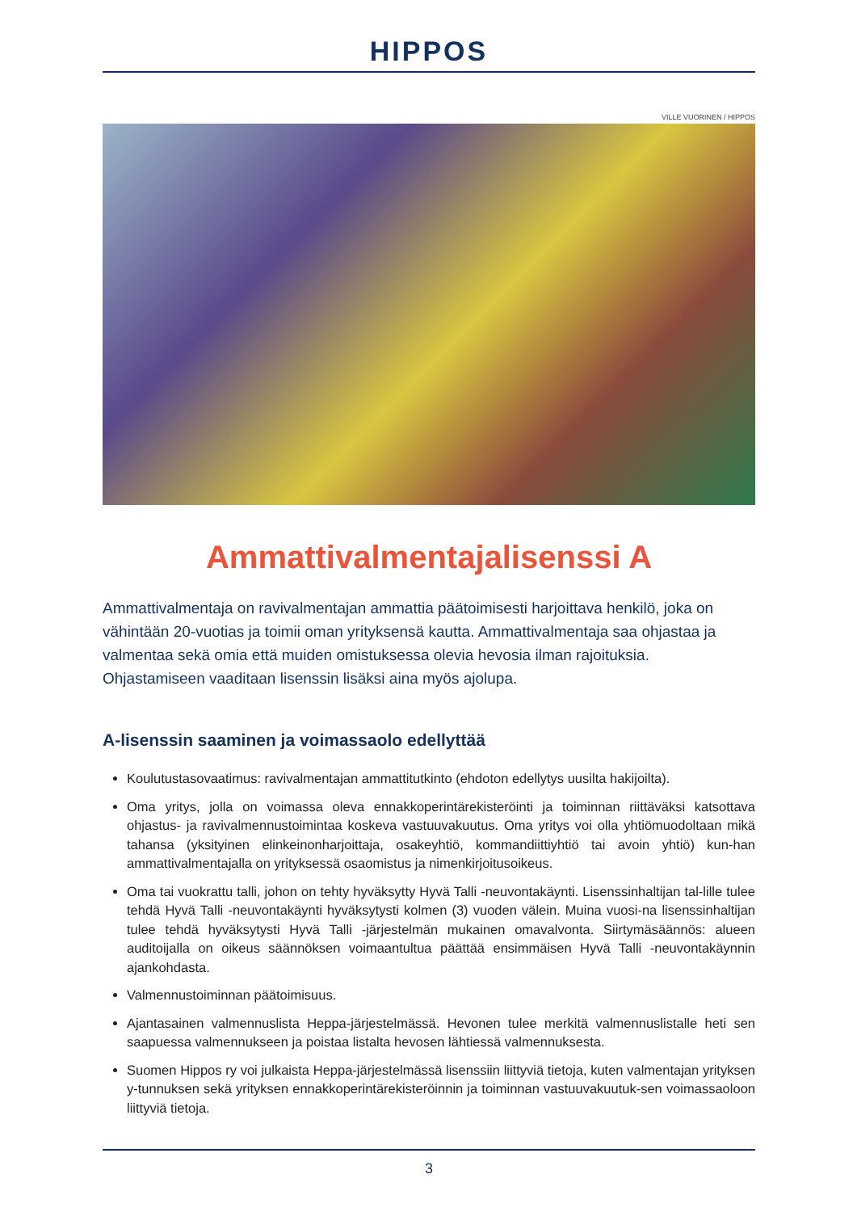HIPPOS
VILLE VUORINEN / HIPPOS
Ammattivalmentajalisenssi A
Ammattivalmentaja on ravivalmentajan ammattia päätoimisesti harjoittava henkilö, joka on vähintään 20-vuotias ja toimii oman yrityksensä kautta. Ammattivalmentaja saa ohjastaa ja valmentaa sekä omia että muiden omistuksessa olevia hevosia ilman rajoituksia. Ohjastamiseen vaaditaan lisenssin lisäksi aina myös ajolupa.
A-lisenssin saaminen ja voimassaolo edellyttää
Koulutustasovaatimus: ravivalmentajan ammattitutkinto (ehdoton edellytys uusilta hakijoilta).
Oma yritys, jolla on voimassa oleva ennakkoperintärekisteröinti ja toiminnan riittäväksi katsottava ohjastus- ja ravivalmennustoimintaa koskeva vastuuvakuutus. Oma yritys voi olla yhtiömuodoltaan mikä tahansa (yksityinen elinkeinonharjoittaja, osakeyhtiö, kommandiittiyhtiö tai avoin yhtiö) kun-han ammattivalmentajalla on yrityksessä osaomistus ja nimenkirjoitusoikeus.
Oma tai vuokrattu talli, johon on tehty hyväksytty Hyvä Talli -neuvontakäynti. Lisenssinhaltijan tal-lille tulee tehdä Hyvä Talli -neuvontakäynti hyväksytysti kolmen (3) vuoden välein. Muina vuosi-na lisenssinhaltijan tulee tehdä hyväksytysti Hyvä Talli -järjestelmän mukainen omavalvonta. Siirtymäsäännös: alueen auditoijalla on oikeus säännöksen voimaantultua päättää ensimmäisen Hyvä Talli -neuvontakäynnin ajankohdasta.
Valmennustoiminnan päätoimisuus.
Ajantasainen valmennuslista Heppa-järjestelmässä. Hevonen tulee merkitä valmennuslistalle heti sen saapuessa valmennukseen ja poistaa listalta hevosen lähtiessä valmennuksesta.
Suomen Hippos ry voi julkaista Heppa-järjestelmässä lisenssiin liittyviä tietoja, kuten valmentajan yrityksen y-tunnuksen sekä yrityksen ennakkoperintärekisteröinnin ja toiminnan vastuuvakuutuk-sen voimassaoloon liittyviä tietoja.
3